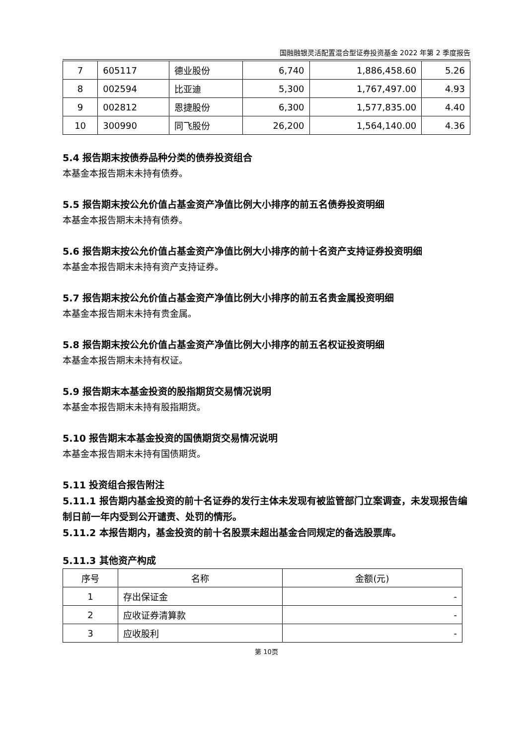国融融银灵活配置混合型证券投资基金 2022 年第 2 季度报告
| 7 | 605117 | 德业股份 | 6,740 | 1,886,458.60 | 5.26 |
| 8 | 002594 | 比亚迪 | 5,300 | 1,767,497.00 | 4.93 |
| 9 | 002812 | 恩捷股份 | 6,300 | 1,577,835.00 | 4.40 |
| 10 | 300990 | 同飞股份 | 26,200 | 1,564,140.00 | 4.36 |
5.4 报告期末按债券品种分类的债券投资组合
本基金本报告期末未持有债券。
5.5 报告期末按公允价值占基金资产净值比例大小排序的前五名债券投资明细
本基金本报告期末未持有债券。
5.6 报告期末按公允价值占基金资产净值比例大小排序的前十名资产支持证券投资明细
本基金本报告期末未持有资产支持证券。
5.7 报告期末按公允价值占基金资产净值比例大小排序的前五名贵金属投资明细
本基金本报告期末未持有贵金属。
5.8 报告期末按公允价值占基金资产净值比例大小排序的前五名权证投资明细
本基金本报告期末未持有权证。
5.9 报告期末本基金投资的股指期货交易情况说明
本基金本报告期末未持有股指期货。
5.10 报告期末本基金投资的国债期货交易情况说明
本基金本报告期末未持有国债期货。
5.11 投资组合报告附注
5.11.1 报告期内基金投资的前十名证券的发行主体未发现有被监管部门立案调查，未发现报告编制日前一年内受到公开谴责、处罚的情形。
5.11.2 本报告期内，基金投资的前十名股票未超出基金合同规定的备选股票库。
5.11.3 其他资产构成
| 序号 | 名称 | 金额(元) |
| --- | --- | --- |
| 1 | 存出保证金 | - |
| 2 | 应收证券清算款 | - |
| 3 | 应收股利 | - |
第 10页